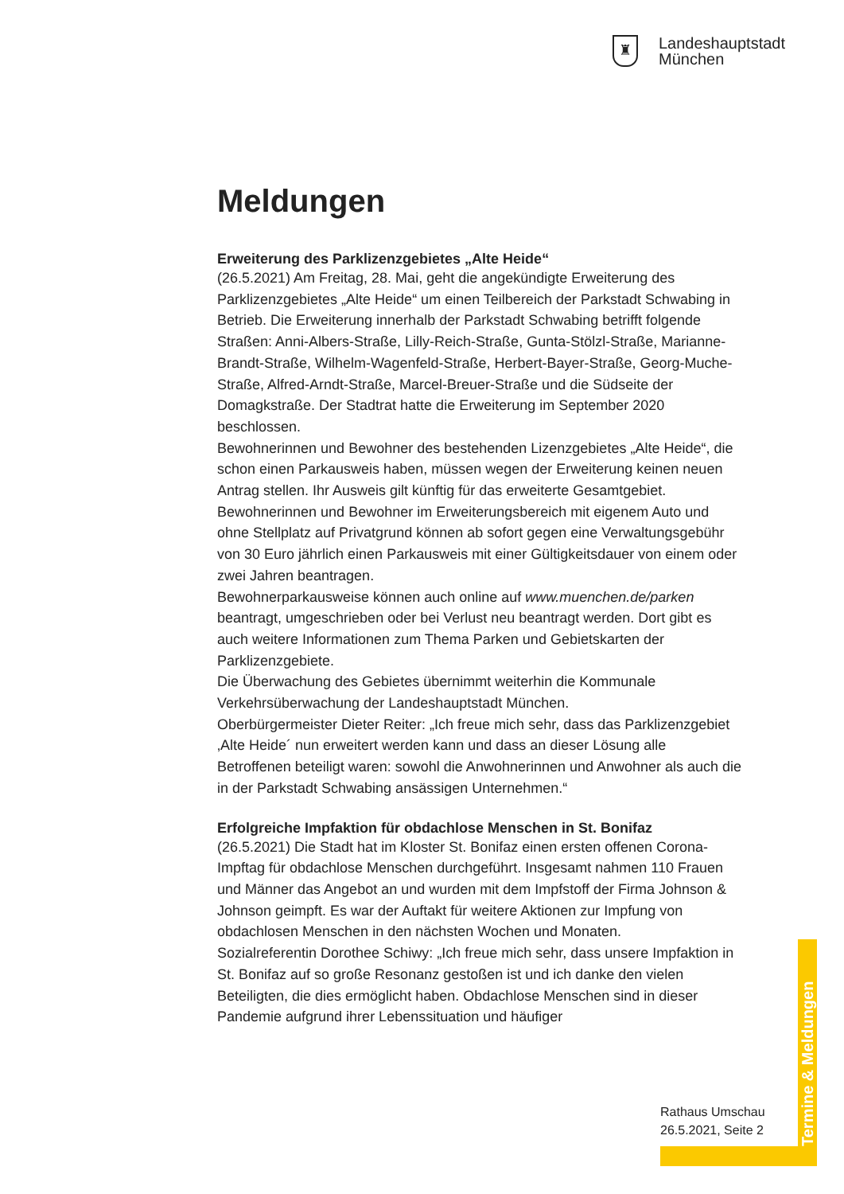♜
Landeshauptstadt
München
Meldungen
Erweiterung des Parklizenzgebietes „Alte Heide“
(26.5.2021) Am Freitag, 28. Mai, geht die angekündigte Erweiterung des Parklizenzgebietes „Alte Heide“ um einen Teilbereich der Parkstadt Schwabing in Betrieb. Die Erweiterung innerhalb der Parkstadt Schwabing betrifft folgende Straßen: Anni-Albers-Straße, Lilly-Reich-Straße, Gunta-Stölzl-Straße, Marianne-Brandt-Straße, Wilhelm-Wagenfeld-Straße, Herbert-Bayer-Straße, Georg-Muche-Straße, Alfred-Arndt-Straße, Marcel-Breuer-Straße und die Südseite der Domagkstraße. Der Stadtrat hatte die Erweiterung im September 2020 beschlossen.
Bewohnerinnen und Bewohner des bestehenden Lizenzgebietes „Alte Heide“, die schon einen Parkausweis haben, müssen wegen der Erweiterung keinen neuen Antrag stellen. Ihr Ausweis gilt künftig für das erweiterte Gesamtgebiet.
Bewohnerinnen und Bewohner im Erweiterungsbereich mit eigenem Auto und ohne Stellplatz auf Privatgrund können ab sofort gegen eine Verwaltungsgebühr von 30 Euro jährlich einen Parkausweis mit einer Gültigkeitsdauer von einem oder zwei Jahren beantragen.
Bewohnerparkausweise können auch online auf www.muenchen.de/parken beantragt, umgeschrieben oder bei Verlust neu beantragt werden. Dort gibt es auch weitere Informationen zum Thema Parken und Gebietskarten der Parklizenzgebiete.
Die Überwachung des Gebietes übernimmt weiterhin die Kommunale Verkehrsüberwachung der Landeshauptstadt München.
Oberbürgermeister Dieter Reiter: „Ich freue mich sehr, dass das Parklizenzgebiet ‚Alte Heide´ nun erweitert werden kann und dass an dieser Lösung alle Betroffenen beteiligt waren: sowohl die Anwohnerinnen und Anwohner als auch die in der Parkstadt Schwabing ansässigen Unternehmen.“
Erfolgreiche Impfaktion für obdachlose Menschen in St. Bonifaz
(26.5.2021) Die Stadt hat im Kloster St. Bonifaz einen ersten offenen Corona-Impftag für obdachlose Menschen durchgeführt. Insgesamt nahmen 110 Frauen und Männer das Angebot an und wurden mit dem Impfstoff der Firma Johnson & Johnson geimpft. Es war der Auftakt für weitere Aktionen zur Impfung von obdachlosen Menschen in den nächsten Wochen und Monaten.
Sozialreferentin Dorothee Schiwy: „Ich freue mich sehr, dass unsere Impfaktion in St. Bonifaz auf so große Resonanz gestoßen ist und ich danke den vielen Beteiligten, die dies ermöglicht haben. Obdachlose Menschen sind in dieser Pandemie aufgrund ihrer Lebenssituation und häufiger
Rathaus Umschau
26.5.2021, Seite 2
Termine & Meldungen